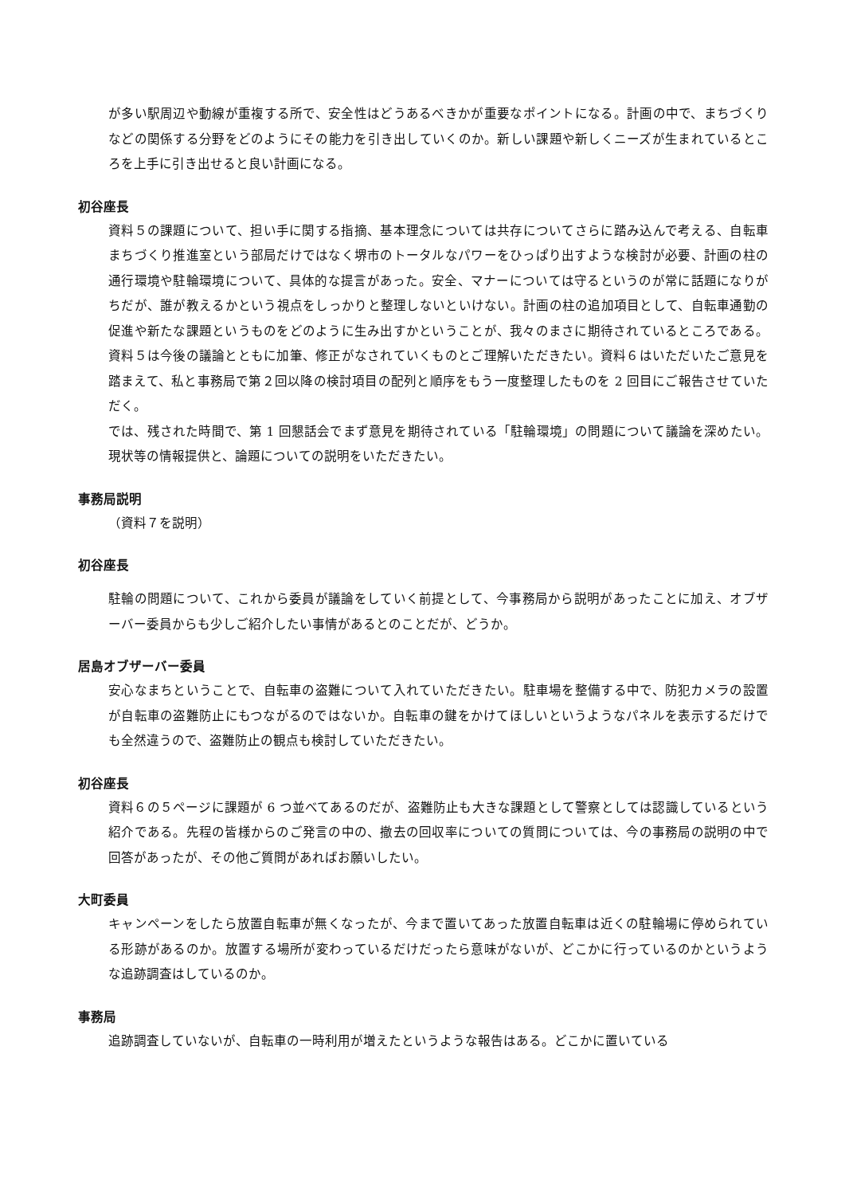が多い駅周辺や動線が重複する所で、安全性はどうあるべきかが重要なポイントになる。計画の中で、まちづくりなどの関係する分野をどのようにその能力を引き出していくのか。新しい課題や新しくニーズが生まれているところを上手に引き出せると良い計画になる。
初谷座長
資料５の課題について、担い手に関する指摘、基本理念については共存についてさらに踏み込んで考える、自転車まちづくり推進室という部局だけではなく堺市のトータルなパワーをひっぱり出すような検討が必要、計画の柱の通行環境や駐輪環境について、具体的な提言があった。安全、マナーについては守るというのが常に話題になりがちだが、誰が教えるかという視点をしっかりと整理しないといけない。計画の柱の追加項目として、自転車通勤の促進や新たな課題というものをどのように生み出すかということが、我々のまさに期待されているところである。資料５は今後の議論とともに加筆、修正がなされていくものとご理解いただきたい。資料６はいただいたご意見を踏まえて、私と事務局で第２回以降の検討項目の配列と順序をもう一度整理したものを 2 回目にご報告させていただく。
では、残された時間で、第 1 回懇話会でまず意見を期待されている「駐輪環境」の問題について議論を深めたい。現状等の情報提供と、論題についての説明をいただきたい。
事務局説明
（資料７を説明）
初谷座長
駐輪の問題について、これから委員が議論をしていく前提として、今事務局から説明があったことに加え、オブザーバー委員からも少しご紹介したい事情があるとのことだが、どうか。
居島オブザーバー委員
安心なまちということで、自転車の盗難について入れていただきたい。駐車場を整備する中で、防犯カメラの設置が自転車の盗難防止にもつながるのではないか。自転車の鍵をかけてほしいというようなパネルを表示するだけでも全然違うので、盗難防止の観点も検討していただきたい。
初谷座長
資料６の５ページに課題が 6 つ並べてあるのだが、盗難防止も大きな課題として警察としては認識しているという紹介である。先程の皆様からのご発言の中の、撤去の回収率についての質問については、今の事務局の説明の中で回答があったが、その他ご質問があればお願いしたい。
大町委員
キャンペーンをしたら放置自転車が無くなったが、今まで置いてあった放置自転車は近くの駐輪場に停められている形跡があるのか。放置する場所が変わっているだけだったら意味がないが、どこかに行っているのかというような追跡調査はしているのか。
事務局
追跡調査していないが、自転車の一時利用が増えたというような報告はある。どこかに置いている